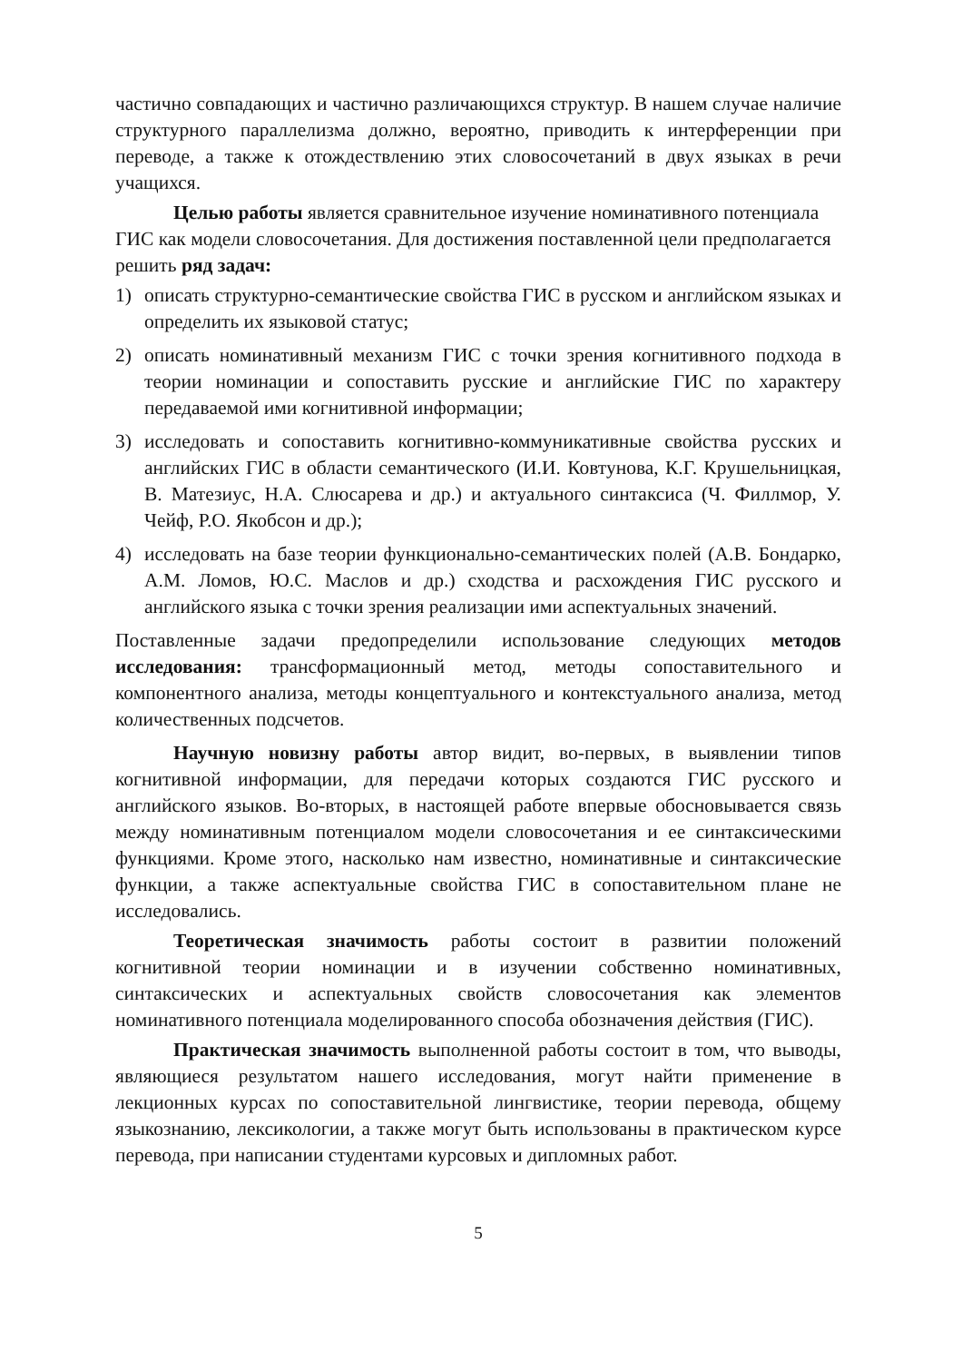частично совпадающих и частично различающихся структур. В нашем случае наличие структурного параллелизма должно, вероятно, приводить к интерференции при переводе, а также к отождествлению этих словосочетаний в двух языках в речи учащихся.
Целью работы является сравнительное изучение номинативного потенциала ГИС как модели словосочетания. Для достижения поставленной цели предполагается решить ряд задач:
1) описать структурно-семантические свойства ГИС в русском и английском языках и определить их языковой статус;
2) описать номинативный механизм ГИС с точки зрения когнитивного подхода в теории номинации и сопоставить русские и английские ГИС по характеру передаваемой ими когнитивной информации;
3) исследовать и сопоставить когнитивно-коммуникативные свойства русских и английских ГИС в области семантического (И.И. Ковтунова, К.Г. Крушельницкая, В. Матезиус, Н.А. Слюсарева и др.) и актуального синтаксиса (Ч. Филлмор, У. Чейф, Р.О. Якобсон и др.);
4) исследовать на базе теории функционально-семантических полей (А.В. Бондарко, А.М. Ломов, Ю.С. Маслов и др.) сходства и расхождения ГИС русского и английского языка с точки зрения реализации ими аспектуальных значений.
Поставленные задачи предопределили использование следующих методов исследования: трансформационный метод, методы сопоставительного и компонентного анализа, методы концептуального и контекстуального анализа, метод количественных подсчетов.
Научную новизну работы автор видит, во-первых, в выявлении типов когнитивной информации, для передачи которых создаются ГИС русского и английского языков. Во-вторых, в настоящей работе впервые обосновывается связь между номинативным потенциалом модели словосочетания и ее синтаксическими функциями. Кроме этого, насколько нам известно, номинативные и синтаксические функции, а также аспектуальные свойства ГИС в сопоставительном плане не исследовались.
Теоретическая значимость работы состоит в развитии положений когнитивной теории номинации и в изучении собственно номинативных, синтаксических и аспектуальных свойств словосочетания как элементов номинативного потенциала моделированного способа обозначения действия (ГИС).
Практическая значимость выполненной работы состоит в том, что выводы, являющиеся результатом нашего исследования, могут найти применение в лекционных курсах по сопоставительной лингвистике, теории перевода, общему языкознанию, лексикологии, а также могут быть использованы в практическом курсе перевода, при написании студентами курсовых и дипломных работ.
5